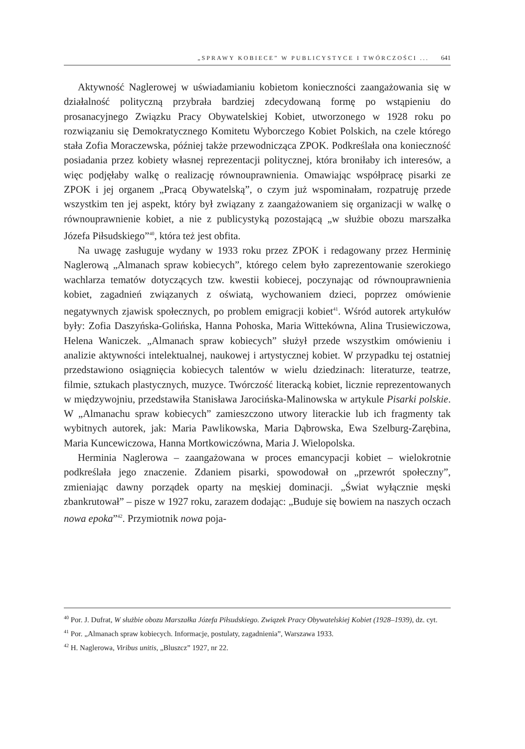„SPRAWY KOBIECE” W PUBLICYSTYCE I TWÓRCZOŚCI ... 641
Aktywność Naglerowej w uświadamianiu kobietom konieczności zaangażowania się w działalność polityczną przybrała bardziej zdecydowaną formę po wstąpieniu do prosanacyjnego Związku Pracy Obywatelskiej Kobiet, utworzonego w 1928 roku po rozwiązaniu się Demokratycznego Komitetu Wyborczego Kobiet Polskich, na czele którego stała Zofia Moraczewska, później także przewodnicząca ZPOK. Podkreślała ona konieczność posiadania przez kobiety własnej reprezentacji politycznej, która broniłaby ich interesów, a więc podjęłaby walkę o realizację równouprawnienia. Omawiając współpracę pisarki ze ZPOK i jej organem „Pracą Obywatelską”, o czym już wspominałam, rozpatruję przede wszystkim ten jej aspekt, który był związany z zaangażowaniem się organizacji w walkę o równouprawnienie kobiet, a nie z publicystyką pozostającą „w służbie obozu marszałka Józefa Piłsudskiego”<sup>40</sup>, która też jest obfita.
Na uwagę zasługuje wydany w 1933 roku przez ZPOK i redagowany przez Herminię Naglerową „Almanach spraw kobiecych”, którego celem było zaprezentowanie szerokiego wachlarza tematów dotyczących tzw. kwestii kobiecej, poczynając od równouprawnienia kobiet, zagadnień związanych z oświatą, wychowaniem dzieci, poprzez omówienie negatywnych zjawisk społecznych, po problem emigracji kobiet<sup>41</sup>. Wśród autorek artykułów były: Zofia Daszyńska-Golińska, Hanna Pohoska, Maria Wittekówna, Alina Trusiewiczowa, Helena Waniczek. „Almanach spraw kobiecych” służył przede wszystkim omówieniu i analizie aktywności intelektualnej, naukowej i artystycznej kobiet. W przypadku tej ostatniej przedstawiono osiągnięcia kobiecych talentów w wielu dziedzinach: literaturze, teatrze, filmie, sztukach plastycznych, muzyce. Twórczość literacką kobiet, licznie reprezentowanych w międzywojniu, przedstawiła Stanisława Jarocińska-Malinowska w artykule Pisarki polskie. W „Almanachu spraw kobiecych” zamieszczono utwory literackie lub ich fragmenty tak wybitnych autorek, jak: Maria Pawlikowska, Maria Dąbrowska, Ewa Szelburg-Zarębina, Maria Kuncewiczowa, Hanna Mortkowiczówna, Maria J. Wielopolska.
Herminia Naglerowa – zaangażowana w proces emancypacji kobiet – wielokrotnie podkreślała jego znaczenie. Zdaniem pisarki, spowodował on „przewrót społeczny”, zmieniając dawny porządek oparty na męskiej dominacji. „Świat wyłącznie męski zbankrutował” – pisze w 1927 roku, zarazem dodając: „Buduje się bowiem na naszych oczach nowa epoka”<sup>42</sup>. Przymiotnik nowa poja-
<sup>40</sup> Por. J. Dufrat, W służbie obozu Marszałka Józefa Piłsudskiego. Związek Pracy Obywatelskiej Kobiet (1928–1939), dz. cyt.
<sup>41</sup> Por. „Almanach spraw kobiecych. Informacje, postulaty, zagadnienia”, Warszawa 1933.
<sup>42</sup> H. Naglerowa, Viribus unitis, „Bluszcz” 1927, nr 22.